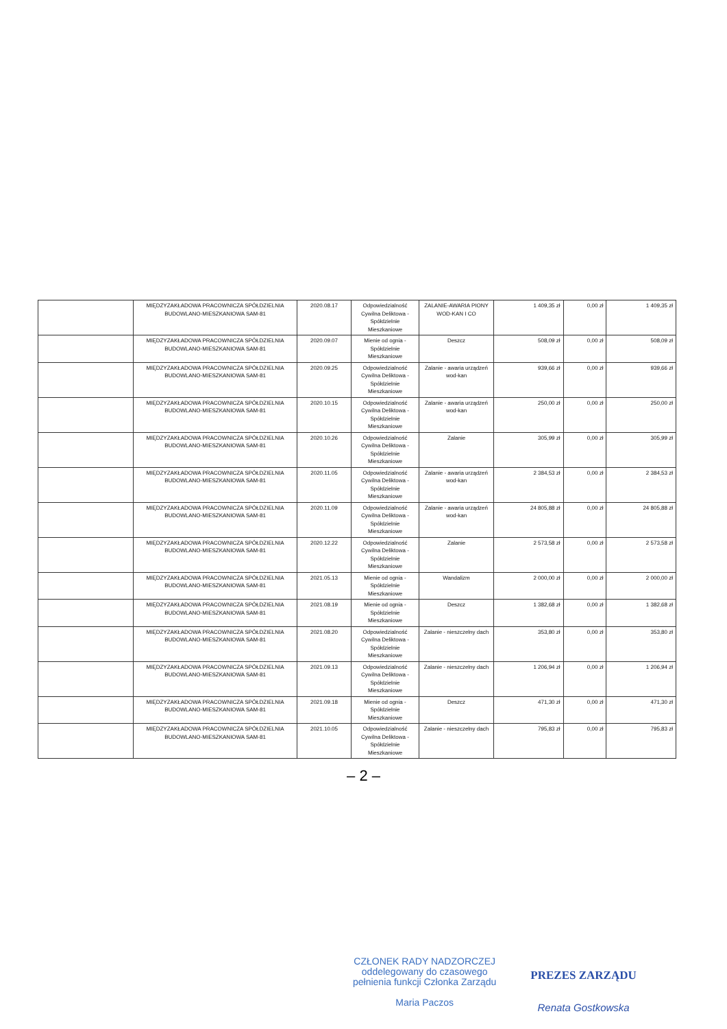| | MIĘDZYZAKŁADOWA PRACOWNICZA SPÓŁDZIELNIA BUDOWLANO-MIESZKANIOWA SAM-81 | 2020.08.17 | Odpowiedzialność Cywilna Deliktowa - Spółdzielnie Mieszkaniowe | ZALANIE-AWARIA PIONY WOD-KAN I CO | 1 409,35 zł | 0,00 zł | 1 409,35 zł |
| | MIĘDZYZAKŁADOWA PRACOWNICZA SPÓŁDZIELNIA BUDOWLANO-MIESZKANIOWA SAM-81 | 2020.09.07 | Mienie od ognia - Spółdzielnie Mieszkaniowe | Deszcz | 508,09 zł | 0,00 zł | 508,09 zł |
| | MIĘDZYZAKŁADOWA PRACOWNICZA SPÓŁDZIELNIA BUDOWLANO-MIESZKANIOWA SAM-81 | 2020.09.25 | Odpowiedzialność Cywilna Deliktowa - Spółdzielnie Mieszkaniowe | Zalanie - awaria urządzeń wod-kan | 939,66 zł | 0,00 zł | 939,66 zł |
| | MIĘDZYZAKŁADOWA PRACOWNICZA SPÓŁDZIELNIA BUDOWLANO-MIESZKANIOWA SAM-81 | 2020.10.15 | Odpowiedzialność Cywilna Deliktowa - Spółdzielnie Mieszkaniowe | Zalanie - awaria urządzeń wod-kan | 250,00 zł | 0,00 zł | 250,00 zł |
| | MIĘDZYZAKŁADOWA PRACOWNICZA SPÓŁDZIELNIA BUDOWLANO-MIESZKANIOWA SAM-81 | 2020.10.26 | Odpowiedzialność Cywilna Deliktowa - Spółdzielnie Mieszkaniowe | Zalanie | 305,99 zł | 0,00 zł | 305,99 zł |
| | MIĘDZYZAKŁADOWA PRACOWNICZA SPÓŁDZIELNIA BUDOWLANO-MIESZKANIOWA SAM-81 | 2020.11.05 | Odpowiedzialność Cywilna Deliktowa - Spółdzielnie Mieszkaniowe | Zalanie - awaria urządzeń wod-kan | 2 384,53 zł | 0,00 zł | 2 384,53 zł |
| | MIĘDZYZAKŁADOWA PRACOWNICZA SPÓŁDZIELNIA BUDOWLANO-MIESZKANIOWA SAM-81 | 2020.11.09 | Odpowiedzialność Cywilna Deliktowa - Spółdzielnie Mieszkaniowe | Zalanie - awaria urządzeń wod-kan | 24 805,88 zł | 0,00 zł | 24 805,88 zł |
| | MIĘDZYZAKŁADOWA PRACOWNICZA SPÓŁDZIELNIA BUDOWLANO-MIESZKANIOWA SAM-81 | 2020.12.22 | Odpowiedzialność Cywilna Deliktowa - Spółdzielnie Mieszkaniowe | Zalanie | 2 573,58 zł | 0,00 zł | 2 573,58 zł |
| | MIĘDZYZAKŁADOWA PRACOWNICZA SPÓŁDZIELNIA BUDOWLANO-MIESZKANIOWA SAM-81 | 2021.05.13 | Mienie od ognia - Spółdzielnie Mieszkaniowe | Wandalizm | 2 000,00 zł | 0,00 zł | 2 000,00 zł |
| | MIĘDZYZAKŁADOWA PRACOWNICZA SPÓŁDZIELNIA BUDOWLANO-MIESZKANIOWA SAM-81 | 2021.08.19 | Mienie od ognia - Spółdzielnie Mieszkaniowe | Deszcz | 1 382,68 zł | 0,00 zł | 1 382,68 zł |
| | MIĘDZYZAKŁADOWA PRACOWNICZA SPÓŁDZIELNIA BUDOWLANO-MIESZKANIOWA SAM-81 | 2021.08.20 | Odpowiedzialność Cywilna Deliktowa - Spółdzielnie Mieszkaniowe | Zalanie - nieszczelny dach | 353,80 zł | 0,00 zł | 353,80 zł |
| | MIĘDZYZAKŁADOWA PRACOWNICZA SPÓŁDZIELNIA BUDOWLANO-MIESZKANIOWA SAM-81 | 2021.09.13 | Odpowiedzialność Cywilna Deliktowa - Spółdzielnie Mieszkaniowe | Zalanie - nieszczelny dach | 1 206,94 zł | 0,00 zł | 1 206,94 zł |
| | MIĘDZYZAKŁADOWA PRACOWNICZA SPÓŁDZIELNIA BUDOWLANO-MIESZKANIOWA SAM-81 | 2021.09.18 | Mienie od ognia - Spółdzielnie Mieszkaniowe | Deszcz | 471,30 zł | 0,00 zł | 471,30 zł |
| | MIĘDZYZAKŁADOWA PRACOWNICZA SPÓŁDZIELNIA BUDOWLANO-MIESZKANIOWA SAM-81 | 2021.10.05 | Odpowiedzialność Cywilna Deliktowa - Spółdzielnie Mieszkaniowe | Zalanie - nieszczelny dach | 795,83 zł | 0,00 zł | 795,83 zł |
– 2 –
CZŁONEK RADY NADZORCZEJ
oddelegowany do czasowego
pełnienia funkcji Członka Zarządu
Maria Paczos
PREZES ZARZĄDU
Renata Gostkowska